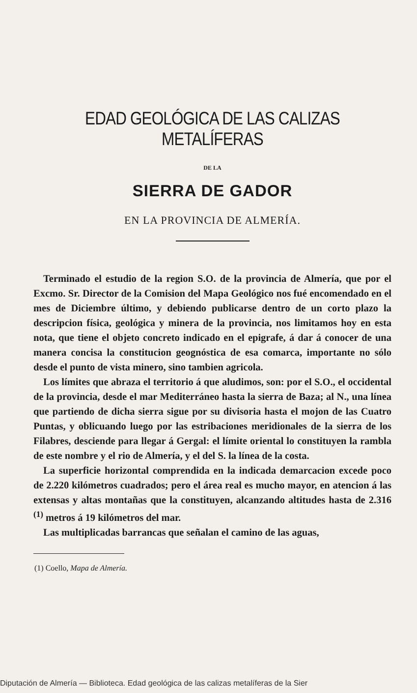EDAD GEOLÓGICA DE LAS CALIZAS METALÍFERAS
DE LA
SIERRA DE GADOR
EN LA PROVINCIA DE ALMERÍA.
Terminado el estudio de la region S.O. de la provincia de Almería, que por el Excmo. Sr. Director de la Comision del Mapa Geológico nos fué encomendado en el mes de Diciembre último, y debiendo publicarse dentro de un corto plazo la descripcion física, geológica y minera de la provincia, nos limitamos hoy en esta nota, que tiene el objeto concreto indicado en el epigrafe, á dar á conocer de una manera concisa la constitucion geognóstica de esa comarca, importante no sólo desde el punto de vista minero, sino tambien agricola.
Los límites que abraza el territorio á que aludimos, son: por el S.O., el occidental de la provincia, desde el mar Mediterráneo hasta la sierra de Baza; al N., una línea que partiendo de dicha sierra sigue por su divisoria hasta el mojon de las Cuatro Puntas, y oblicuando luego por las estribaciones meridionales de la sierra de los Filabres, desciende para llegar á Gergal: el límite oriental lo constituyen la rambla de este nombre y el rio de Almería, y el del S. la línea de la costa.
La superficie horizontal comprendida en la indicada demarcacion excede poco de 2.220 kilómetros cuadrados; pero el área real es mucho mayor, en atencion á las extensas y altas montañas que la constituyen, alcanzando altitudes hasta de 2.316 <sup>(1)</sup> metros á 19 kilómetros del mar.
Las multiplicadas barrancas que señalan el camino de las aguas,
(1) Coello, Mapa de Almería.
Diputación de Almería — Biblioteca. Edad geológica de las calizas metalíferas de la Sier